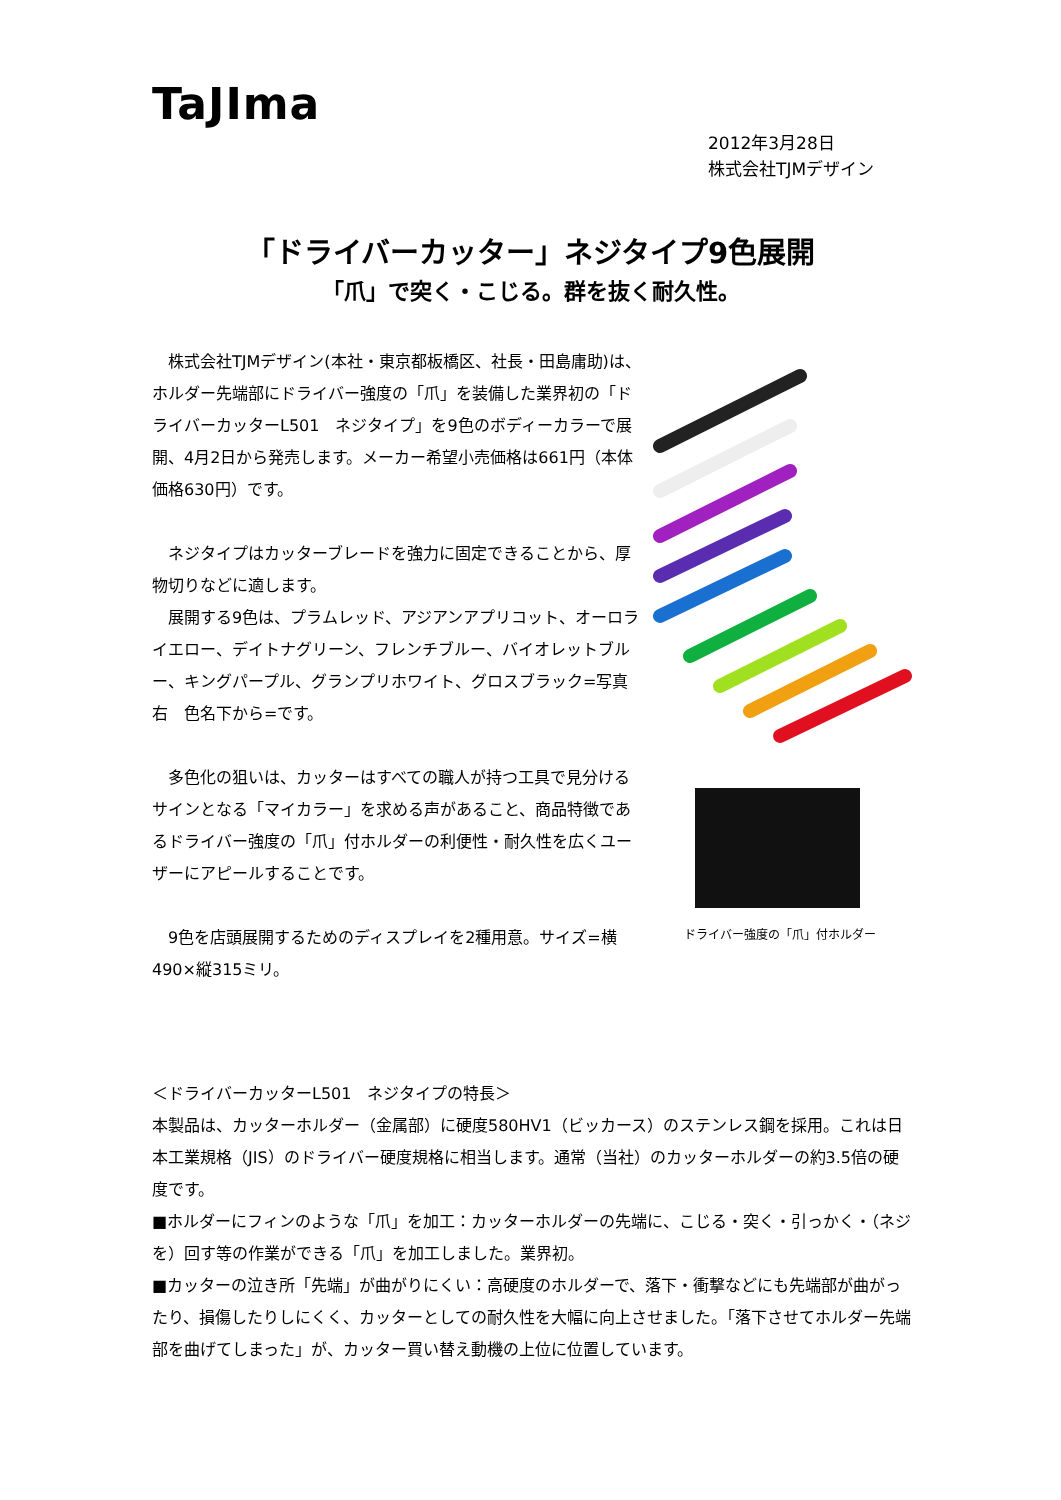TaJIma
2012年3月28日
株式会社TJMデザイン
「ドライバーカッター」ネジタイプ9色展開
「爪」で突く・こじる。群を抜く耐久性。
　株式会社TJMデザイン(本社・東京都板橋区、社長・田島庸助)は、ホルダー先端部にドライバー強度の「爪」を装備した業界初の「ドライバーカッターL501　ネジタイプ」を9色のボディーカラーで展開、4月2日から発売します。メーカー希望小売価格は661円（本体価格630円）です。
　ネジタイプはカッターブレードを強力に固定できることから、厚物切りなどに適します。
　展開する9色は、プラムレッド、アジアンアプリコット、オーロライエロー、デイトナグリーン、フレンチブルー、バイオレットブルー、キングパープル、グランプリホワイト、グロスブラック=写真右　色名下から=です。
　多色化の狙いは、カッターはすべての職人が持つ工具で見分けるサインとなる「マイカラー」を求める声があること、商品特徴であるドライバー強度の「爪」付ホルダーの利便性・耐久性を広くユーザーにアピールすることです。
　9色を店頭展開するためのディスプレイを2種用意。サイズ=横490×縦315ミリ。
ドライバー強度の「爪」付ホルダー
＜ドライバーカッターL501　ネジタイプの特長＞
本製品は、カッターホルダー（金属部）に硬度580HV1（ビッカース）のステンレス鋼を採用。これは日本工業規格（JIS）のドライバー硬度規格に相当します。通常（当社）のカッターホルダーの約3.5倍の硬度です。
■ホルダーにフィンのような「爪」を加工：カッターホルダーの先端に、こじる・突く・引っかく・（ネジを）回す等の作業ができる「爪」を加工しました。業界初。
■カッターの泣き所「先端」が曲がりにくい：高硬度のホルダーで、落下・衝撃などにも先端部が曲がったり、損傷したりしにくく、カッターとしての耐久性を大幅に向上させました。「落下させてホルダー先端部を曲げてしまった」が、カッター買い替え動機の上位に位置しています。